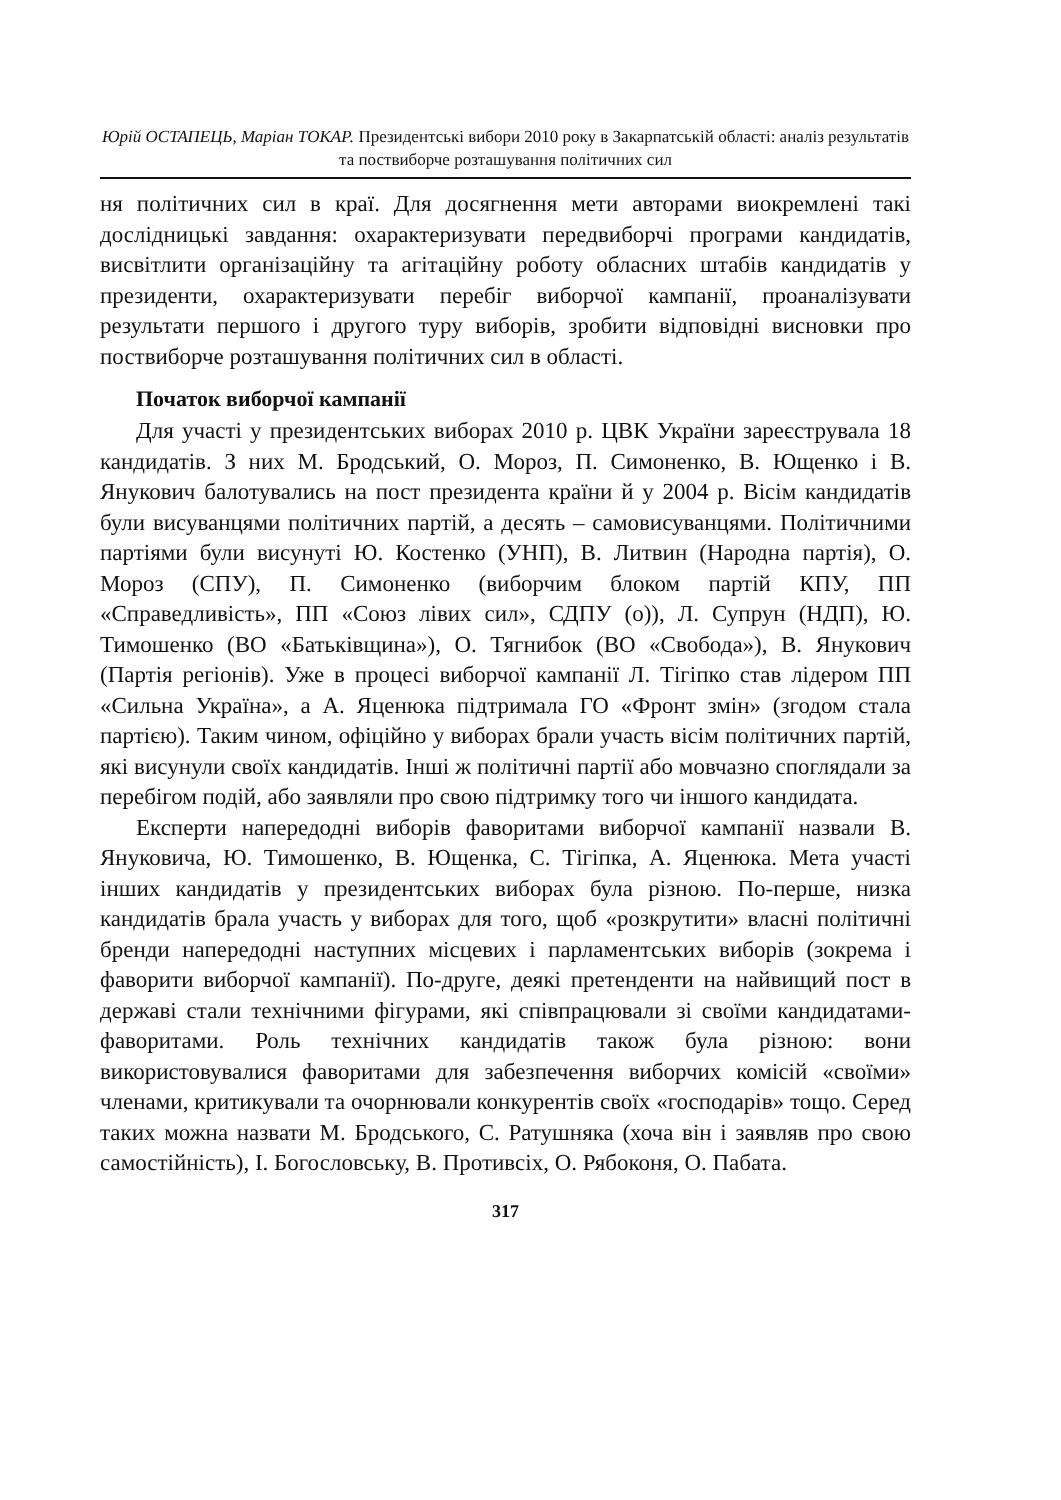Юрій ОСТАПЕЦЬ, Маріан ТОКАР. Президентські вибори 2010 року в Закарпатській області: аналіз результатів та поствиборче розташування політичних сил
ня політичних сил в краї. Для досягнення мети авторами виокремлені такі дослідницькі завдання: охарактеризувати передвиборчі програми кандидатів, висвітлити організаційну та агітаційну роботу обласних штабів кандидатів у президенти, охарактеризувати перебіг виборчої кампанії, проаналізувати результати першого і другого туру виборів, зробити відповідні висновки про поствиборче розташування політичних сил в області.
Початок виборчої кампанії
Для участі у президентських виборах 2010 р. ЦВК України зареєструвала 18 кандидатів. З них М. Бродський, О. Мороз, П. Симоненко, В. Ющенко і В. Янукович балотувались на пост президента країни й у 2004 р. Вісім кандидатів були висуванцями політичних партій, а десять – самовисуванцями. Політичними партіями були висунуті Ю. Костенко (УНП), В. Литвин (Народна партія), О. Мороз (СПУ), П. Симоненко (виборчим блоком партій КПУ, ПП «Справедливість», ПП «Союз лівих сил», СДПУ (о)), Л. Супрун (НДП), Ю. Тимошенко (ВО «Батьківщина»), О. Тягнибок (ВО «Свобода»), В. Янукович (Партія регіонів). Уже в процесі виборчої кампанії Л. Тігіпко став лідером ПП «Сильна Україна», а А. Яценюка підтримала ГО «Фронт змін» (згодом стала партією). Таким чином, офіційно у виборах брали участь вісім політичних партій, які висунули своїх кандидатів. Інші ж політичні партії або мовчазно споглядали за перебігом подій, або заявляли про свою підтримку того чи іншого кандидата.
Експерти напередодні виборів фаворитами виборчої кампанії назвали В. Януковича, Ю. Тимошенко, В. Ющенка, С. Тігіпка, А. Яценюка. Мета участі інших кандидатів у президентських виборах була різною. По-перше, низка кандидатів брала участь у виборах для того, щоб «розкрутити» власні політичні бренди напередодні наступних місцевих і парламентських виборів (зокрема і фаворити виборчої кампанії). По-друге, деякі претенденти на найвищий пост в державі стали технічними фігурами, які співпрацювали зі своїми кандидатами-фаворитами. Роль технічних кандидатів також була різною: вони використовувалися фаворитами для забезпечення виборчих комісій «своїми» членами, критикували та очорнювали конкурентів своїх «господарів» тощо. Серед таких можна назвати М. Бродського, С. Ратушняка (хоча він і заявляв про свою самостійність), І. Богословську, В. Противсіх, О. Рябоконя, О. Пабата.
317